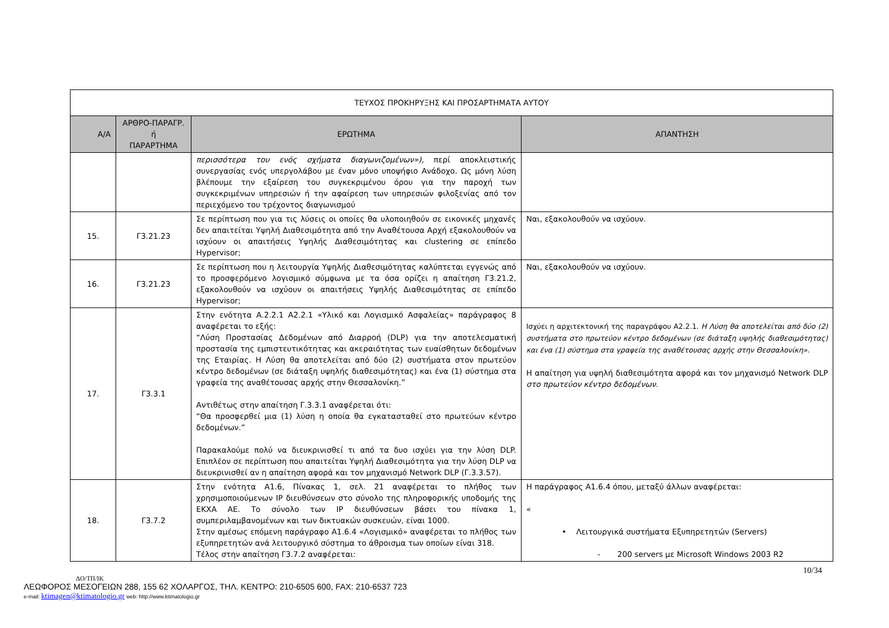| ΤΕΥΧΟΣ ΠΡΟΚΗΡΥΞΗΣ ΚΑΙ ΠΡΟΣΑΡΤΗΜΑΤΑ ΑΥΤΟΥ | | | |
| --- | --- | --- | --- |
| Α/Α | ΑΡΘΡΟ-ΠΑΡΑΓΡ. ή ΠΑΡΑΡΤΗΜΑ | ΕΡΩΤΗΜΑ | ΑΠΑΝΤΗΣΗ |
| | | περισσότερα του ενός σχήματα διαγωνιζομένων»), περί αποκλειστικής συνεργασίας ενός υπεργολάβου με έναν μόνο υποψήφιο Ανάδοχο. Ως μόνη λύση βλέπουμε την εξαίρεση του συγκεκριμένου όρου για την παροχή των συγκεκριμένων υπηρεσιών ή την αφαίρεση των υπηρεσιών φιλοξενίας από τον περιεχόμενο του τρέχοντος διαγωνισμού | |
| 15. | Γ3.21.23 | Σε περίπτωση που για τις λύσεις οι οποίες θα υλοποιηθούν σε εικονικές μηχανές δεν απαιτείται Υψηλή Διαθεσιμότητα από την Αναθέτουσα Αρχή εξακολουθούν να ισχύουν οι απαιτήσεις Υψηλής Διαθεσιμότητας και clustering σε επίπεδο Hypervisor; | Ναι, εξακολουθούν να ισχύουν. |
| 16. | Γ3.21.23 | Σε περίπτωση που η λειτουργία Υψηλής Διαθεσιμότητας καλύπτεται εγγενώς από το προσφερόμενο λογισμικό σύμφωνα με τα όσα ορίζει η απαίτηση Γ3.21.2, εξακολουθούν να ισχύουν οι απαιτήσεις Υψηλής Διαθεσιμότητας σε επίπεδο Hypervisor; | Ναι, εξακολουθούν να ισχύουν. |
| 17. | Γ3.3.1 | Στην ενότητα Α.2.2.1 Α2.2.1 «Υλικό και Λογισμικό Ασφαλείας» παράγραφος 8 αναφέρεται το εξής: “Λύση Προστασίας Δεδομένων από Διαρροή (DLP) για την αποτελεσματική προστασία της εμπιστευτικότητας και ακεραιότητας των ευαίσθητων δεδομένων της Εταιρίας. Η Λύση θα αποτελείται από δύο (2) συστήματα στον πρωτεύον κέντρο δεδομένων (σε διάταξη υψηλής διαθεσιμότητας) και ένα (1) σύστημα στα γραφεία της αναθέτουσας αρχής στην Θεσσαλονίκη.” Αντιθέτως στην απαίτηση Γ.3.3.1 αναφέρεται ότι: “Θα προσφερθεί μια (1) λύση η οποία θα εγκατασταθεί στο πρωτεύων κέντρο δεδομένων.” Παρακαλούμε πολύ να διευκρινισθεί τι από τα δυο ισχύει για την λύση DLP. Επιπλέον σε περίπτωση που απαιτείται Υψηλή Διαθεσιμότητα για την λύση DLP να διευκρινισθεί αν η απαίτηση αφορά και τον μηχανισμό Network DLP (Γ.3.3.57). | Ισχύει η αρχιτεκτονική της παραγράφου Α2.2.1. Η Λύση θα αποτελείται από δύο (2) συστήματα στο πρωτεύον κέντρο δεδομένων (σε διάταξη υψηλής διαθεσιμότητας) και ένα (1) σύστημα στα γραφεία της αναθέτουσας αρχής στην Θεσσαλονίκη». Η απαίτηση για υψηλή διαθεσιμότητα αφορά και τον μηχανισμό Network DLP στο πρωτεύον κέντρο δεδομένων. |
| 18. | Γ3.7.2 | Στην ενότητα Α1.6, Πίνακας 1, σελ. 21 αναφέρεται το πλήθος των χρησιμοποιούμενων IP διευθύνσεων στο σύνολο της πληροφορικής υποδομής της ΕΚΧΑ ΑΕ. Το σύνολο των IP διευθύνσεων βάσει του πίνακα 1, συμπεριλαμβανομένων και των δικτυακών συσκευών, είναι 1000. Στην αμέσως επόμενη παράγραφο Α1.6.4 «Λογισμικό» αναφέρεται το πλήθος των εξυπηρετητών ανά λειτουργικό σύστημα το άθροισμα των οποίων είναι 318. Τέλος στην απαίτηση Γ3.7.2 αναφέρεται: | Η παράγραφος Α1.6.4 όπου, μεταξύ άλλων αναφέρεται: « • Λειτουργικά συστήματα Εξυπηρετητών (Servers) - 200 servers με Microsoft Windows 2003 R2 |
10/34
ΔΟ/ΤΠ/ΙΚ
ΛΕΩΦΟΡΟΣ ΜΕΣΟΓΕΙΩΝ 288, 155 62 ΧΟΛΑΡΓΟΣ, ΤΗΛ. ΚΕΝΤΡΟ: 210-6505 600, FAX: 210-6537 723
e-mail: ktimagen@ktimatologio.gr web: http://www.ktimatologio.gr